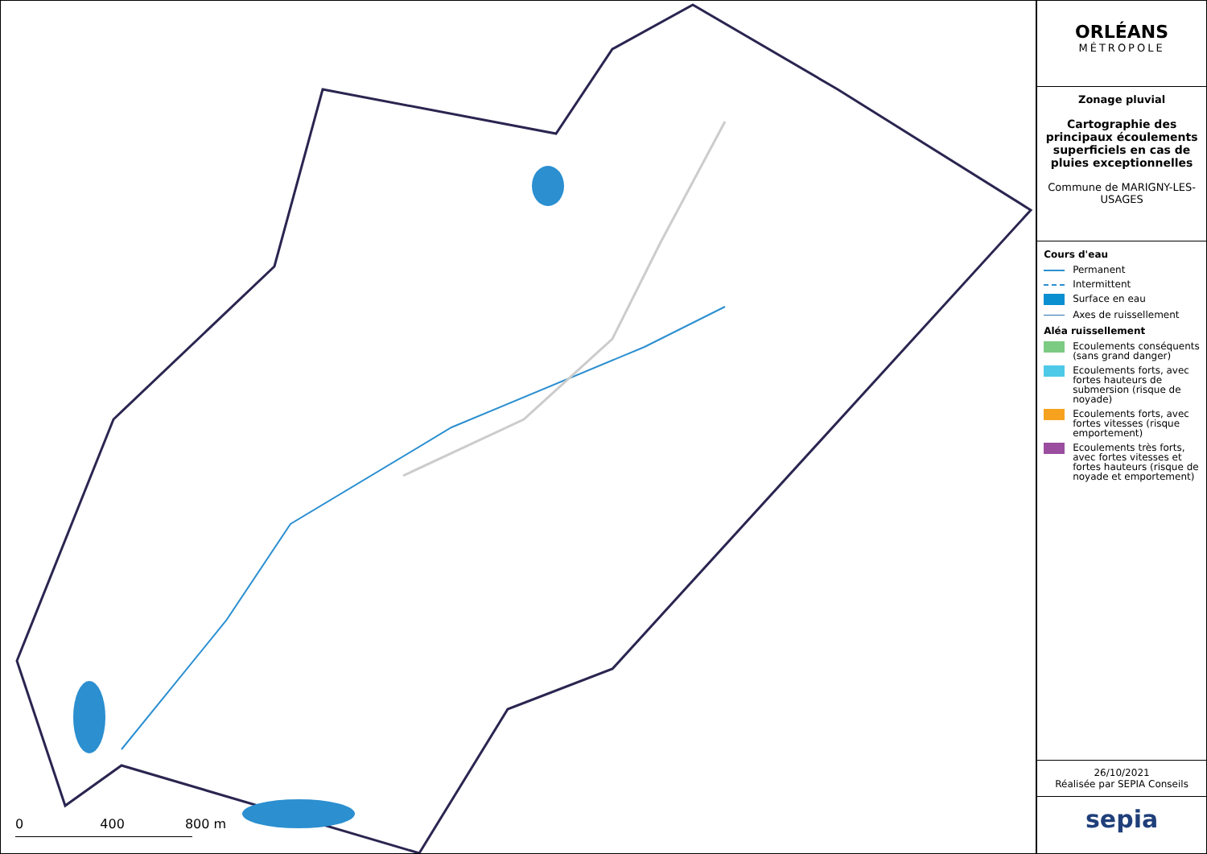0 400 800 m
ORLÉANS
MÉTROPOLE
Zonage pluvial
Cartographie des principaux écoulements superficiels en cas de pluies exceptionnelles
Commune de MARIGNY-LES-USAGES
Cours d'eau
Permanent
Intermittent
Surface en eau
Axes de ruissellement
Aléa ruissellement
Ecoulements conséquents (sans grand danger)
Ecoulements forts, avec fortes hauteurs de submersion (risque de noyade)
Ecoulements forts, avec fortes vitesses (risque emportement)
Ecoulements très forts, avec fortes vitesses et fortes hauteurs (risque de noyade et emportement)
26/10/2021
Réalisée par SEPIA Conseils
sepia